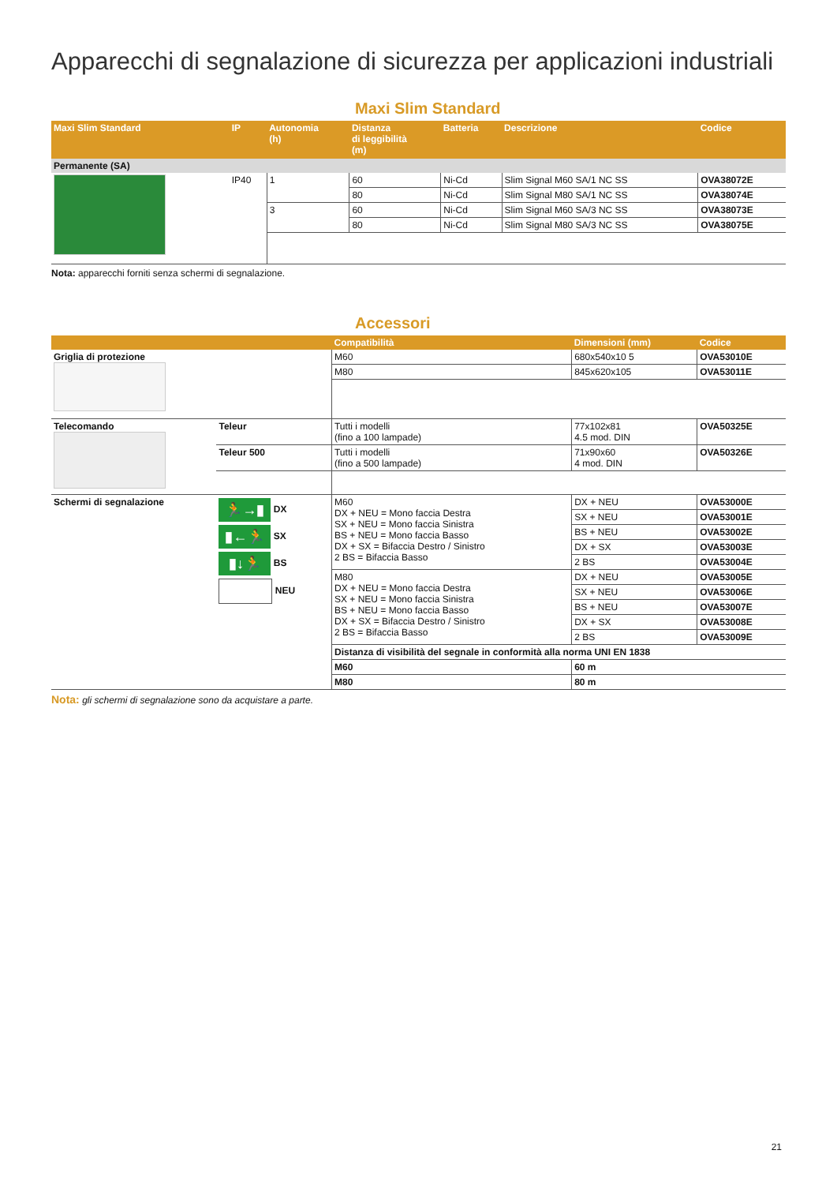Apparecchi di segnalazione di sicurezza per applicazioni industriali
Maxi Slim Standard
| Maxi Slim Standard | IP | Autonomia (h) | Distanza di leggibilità (m) | Batteria | Descrizione | Codice |
| --- | --- | --- | --- | --- | --- | --- |
| Permanente (SA) | | | | | | |
| | IP40 | 1 | 60 | Ni-Cd | Slim Signal M60 SA/1 NC SS | OVA38072E |
| | | | 80 | Ni-Cd | Slim Signal M80 SA/1 NC SS | OVA38074E |
| | | 3 | 60 | Ni-Cd | Slim Signal M60 SA/3 NC SS | OVA38073E |
| | | | 80 | Ni-Cd | Slim Signal M80 SA/3 NC SS | OVA38075E |
Nota: apparecchi forniti senza schermi di segnalazione.
Accessori
| | | Compatibilità | Dimensioni (mm) | Codice |
| --- | --- | --- | --- | --- |
| Griglia di protezione | | M60 | 680x540x10 5 | OVA53010E |
| | | M80 | 845x620x105 | OVA53011E |
| Telecomando | Teleur | Tutti i modelli (fino a 100 lampade) | 77x102x81 4.5 mod. DIN | OVA50325E |
| | Teleur 500 | Tutti i modelli (fino a 500 lampade) | 71x90x60 4 mod. DIN | OVA50326E |
| Schermi di segnalazione | 🏃→▮ DX ▮←🏃 SX ▮↓🏃 BS NEU | M60 DX + NEU = Mono faccia Destra SX + NEU = Mono faccia Sinistra BS + NEU = Mono faccia Basso DX + SX = Bifaccia Destro / Sinistro 2 BS = Bifaccia Basso | DX + NEU | OVA53000E |
| | | | SX + NEU | OVA53001E |
| | | | BS + NEU | OVA53002E |
| | | | DX + SX | OVA53003E |
| | | | 2 BS | OVA53004E |
| | | M80 DX + NEU = Mono faccia Destra SX + NEU = Mono faccia Sinistra BS + NEU = Mono faccia Basso DX + SX = Bifaccia Destro / Sinistro 2 BS = Bifaccia Basso | DX + NEU | OVA53005E |
| | | | SX + NEU | OVA53006E |
| | | | BS + NEU | OVA53007E |
| | | | DX + SX | OVA53008E |
| | | | 2 BS | OVA53009E |
| | | Distanza di visibilità del segnale in conformità alla norma UNI EN 1838 | | |
| | | M60 | 60 m | |
| | | M80 | 80 m | |
Nota: gli schermi di segnalazione sono da acquistare a parte.
21